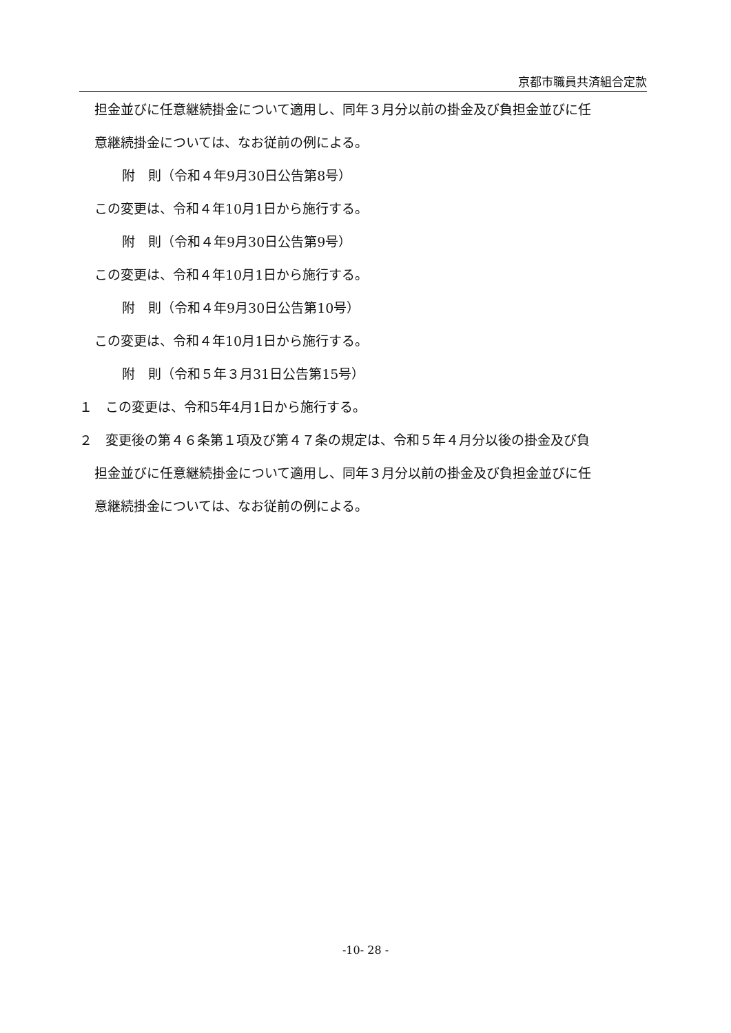京都市職員共済組合定款
担金並びに任意継続掛金について適用し、同年３月分以前の掛金及び負担金並びに任
意継続掛金については、なお従前の例による。
附　則（令和４年9月30日公告第8号）
この変更は、令和４年10月1日から施行する。
附　則（令和４年9月30日公告第9号）
この変更は、令和４年10月1日から施行する。
附　則（令和４年9月30日公告第10号）
この変更は、令和４年10月1日から施行する。
附　則（令和５年３月31日公告第15号）
１　この変更は、令和5年4月1日から施行する。
２　変更後の第４６条第１項及び第４７条の規定は、令和５年４月分以後の掛金及び負
担金並びに任意継続掛金について適用し、同年３月分以前の掛金及び負担金並びに任
意継続掛金については、なお従前の例による。
-10- 28 -